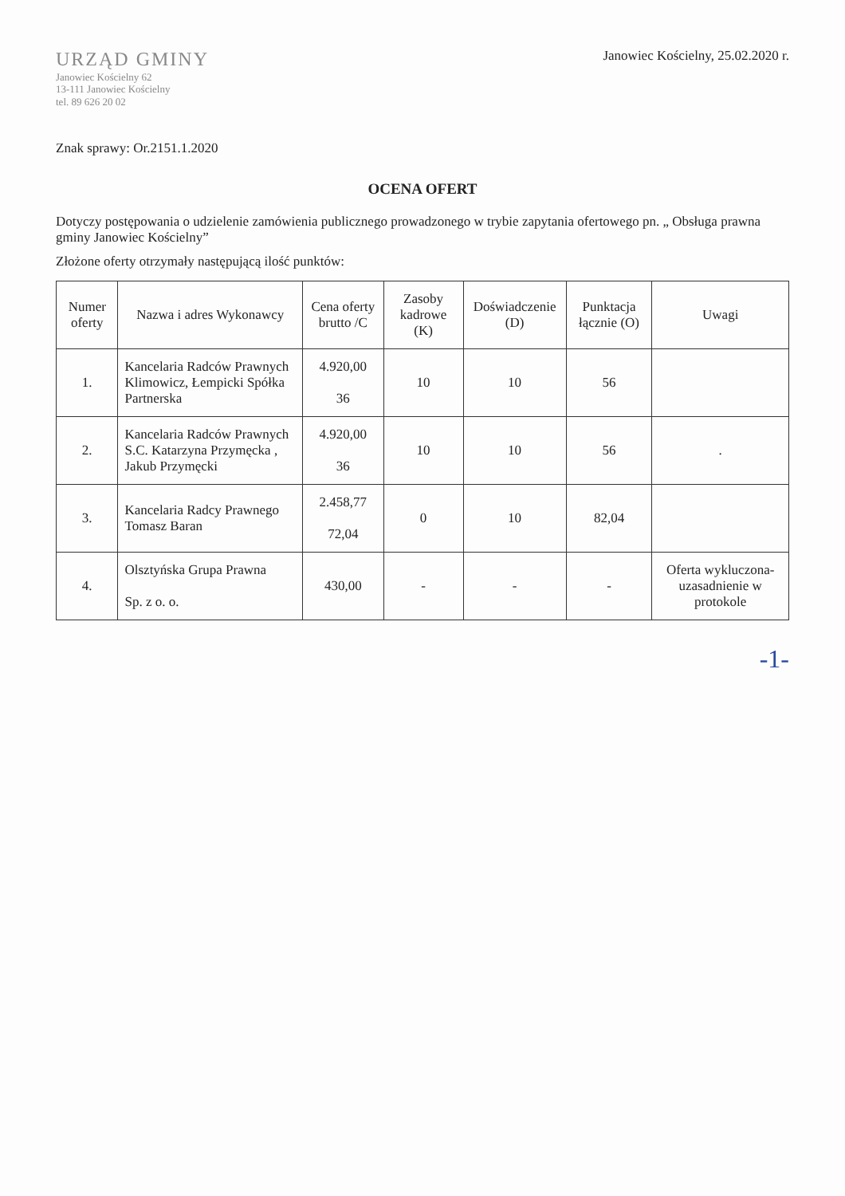URZĄD GMINY
Janowiec Kościelny 62
13-111 Janowiec Kościelny
tel. 89 626 20 02
Janowiec Kościelny, 25.02.2020 r.
Znak sprawy: Or.2151.1.2020
OCENA OFERT
Dotyczy postępowania o udzielenie zamówienia publicznego prowadzonego w trybie zapytania ofertowego pn. „ Obsługa prawna gminy Janowiec Kościelny”
Złożone oferty otrzymały następującą ilość punktów:
| Numer oferty | Nazwa i adres Wykonawcy | Cena oferty brutto /C | Zasoby kadrowe (K) | Doświadczenie (D) | Punktacja łącznie (O) | Uwagi |
| --- | --- | --- | --- | --- | --- | --- |
| 1. | Kancelaria Radców Prawnych Klimowicz, Łempicki Spółka Partnerska | 4.920,00 36 | 10 | 10 | 56 | |
| 2. | Kancelaria Radców Prawnych S.C. Katarzyna Przymęcka , Jakub Przymęcki | 4.920,00 36 | 10 | 10 | 56 | . |
| 3. | Kancelaria Radcy Prawnego Tomasz Baran | 2.458,77 72,04 | 0 | 10 | 82,04 | |
| 4. | Olsztyńska Grupa Prawna Sp. z o. o. | 430,00 | - | - | - | Oferta wykluczona- uzasadnienie w protokole |
-1-